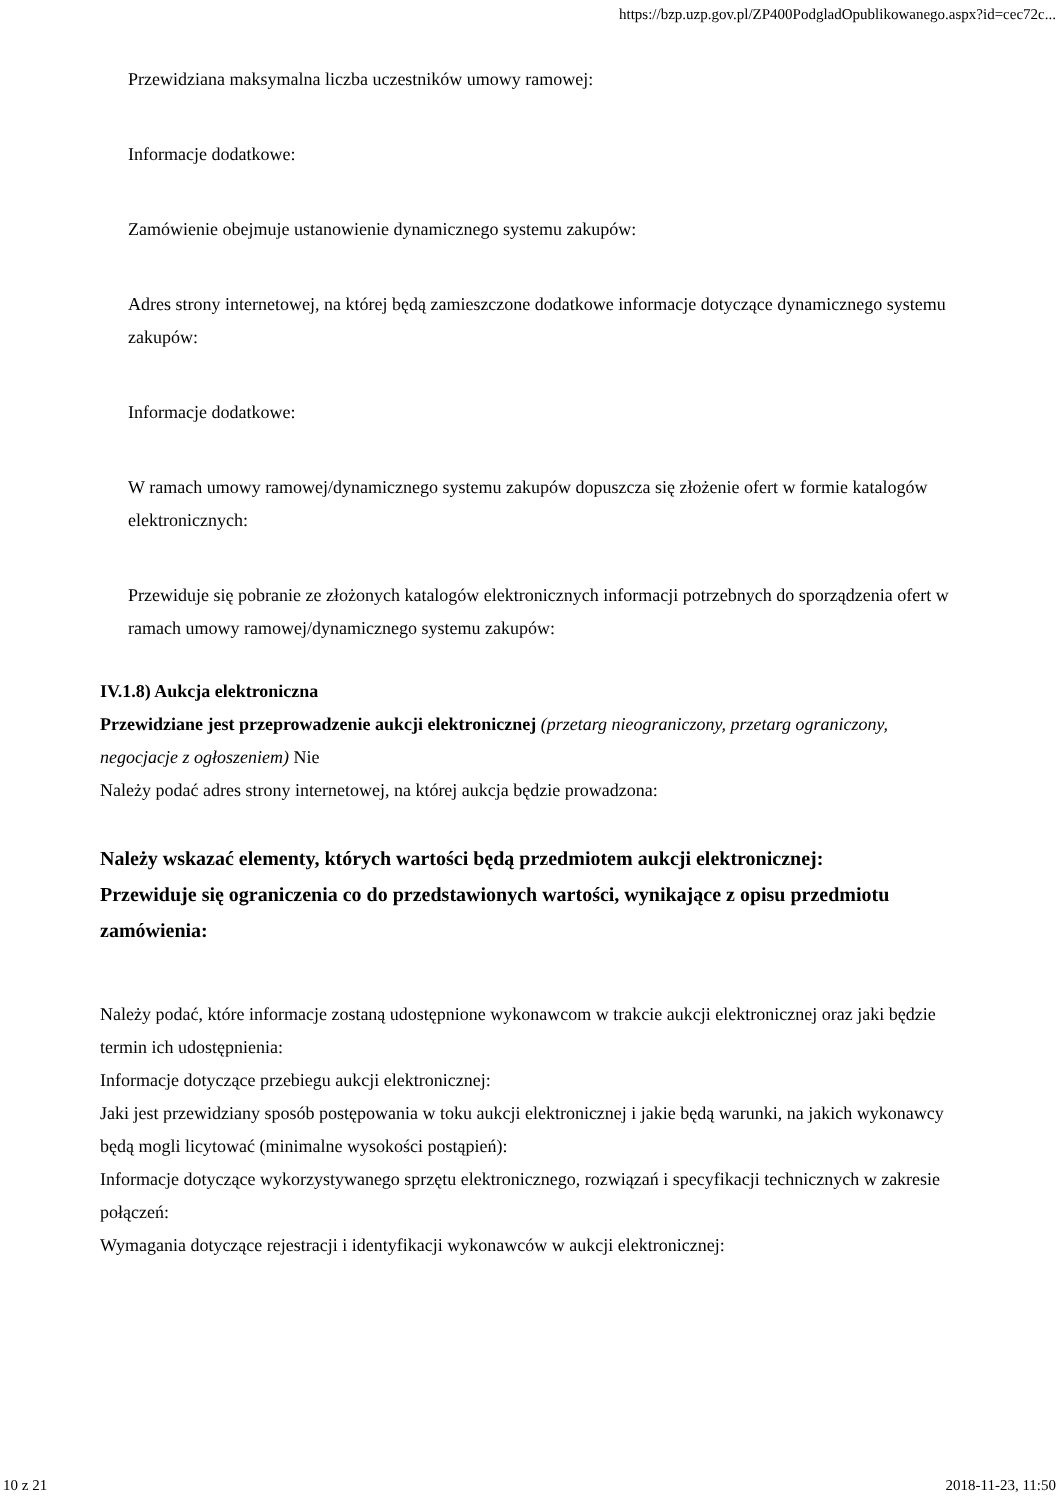https://bzp.uzp.gov.pl/ZP400PodgladOpublikowanego.aspx?id=cec72c...
Przewidziana maksymalna liczba uczestników umowy ramowej:
Informacje dodatkowe:
Zamówienie obejmuje ustanowienie dynamicznego systemu zakupów:
Adres strony internetowej, na której będą zamieszczone dodatkowe informacje dotyczące dynamicznego systemu zakupów:
Informacje dodatkowe:
W ramach umowy ramowej/dynamicznego systemu zakupów dopuszcza się złożenie ofert w formie katalogów elektronicznych:
Przewiduje się pobranie ze złożonych katalogów elektronicznych informacji potrzebnych do sporządzenia ofert w ramach umowy ramowej/dynamicznego systemu zakupów:
IV.1.8) Aukcja elektroniczna
Przewidziane jest przeprowadzenie aukcji elektronicznej (przetarg nieograniczony, przetarg ograniczony, negocjacje z ogłoszeniem) Nie
Należy podać adres strony internetowej, na której aukcja będzie prowadzona:
Należy wskazać elementy, których wartości będą przedmiotem aukcji elektronicznej:
Przewiduje się ograniczenia co do przedstawionych wartości, wynikające z opisu przedmiotu zamówienia:
Należy podać, które informacje zostaną udostępnione wykonawcom w trakcie aukcji elektronicznej oraz jaki będzie termin ich udostępnienia:
Informacje dotyczące przebiegu aukcji elektronicznej:
Jaki jest przewidziany sposób postępowania w toku aukcji elektronicznej i jakie będą warunki, na jakich wykonawcy będą mogli licytować (minimalne wysokości postąpień):
Informacje dotyczące wykorzystywanego sprzętu elektronicznego, rozwiązań i specyfikacji technicznych w zakresie połączeń:
Wymagania dotyczące rejestracji i identyfikacji wykonawców w aukcji elektronicznej:
10 z 21 2018-11-23, 11:50